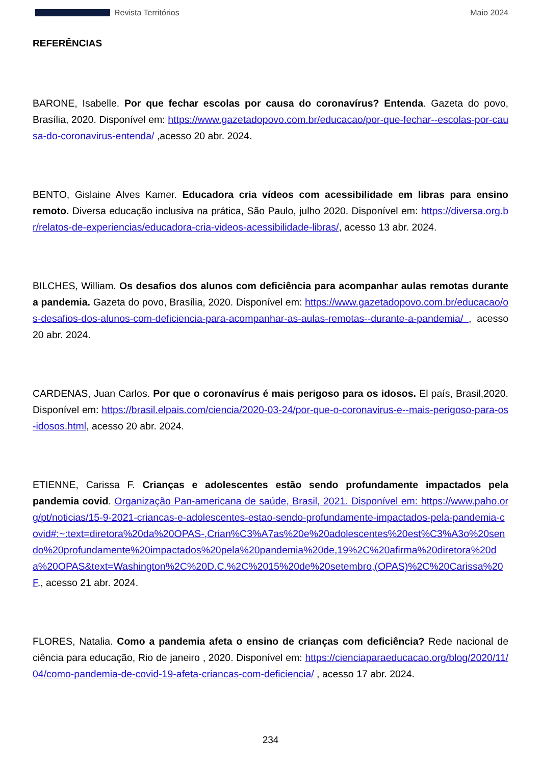Revista Territórios Maio 2024
REFERÊNCIAS
BARONE, Isabelle. Por que fechar escolas por causa do coronavírus? Entenda. Gazeta do povo, Brasília, 2020. Disponível em: https://www.gazetadopovo.com.br/educacao/por-que-fechar--escolas-por-causa-do-coronavirus-entenda/ ,acesso 20 abr. 2024.
BENTO, Gislaine Alves Kamer. Educadora cria vídeos com acessibilidade em libras para ensino remoto. Diversa educação inclusiva na prática, São Paulo, julho 2020. Disponível em: https://diversa.org.br/relatos-de-experiencias/educadora-cria-videos-acessibilidade-libras/, acesso 13 abr. 2024.
BILCHES, William. Os desafios dos alunos com deficiência para acompanhar aulas remotas durante a pandemia. Gazeta do povo, Brasília, 2020. Disponível em: https://www.gazetadopovo.com.br/educacao/os-desafios-dos-alunos-com-deficiencia-para-acompanhar-as-aulas-remotas--durante-a-pandemia/ , acesso 20 abr. 2024.
CARDENAS, Juan Carlos. Por que o coronavírus é mais perigoso para os idosos. El país, Brasil,2020. Disponível em: https://brasil.elpais.com/ciencia/2020-03-24/por-que-o-coronavirus-e--mais-perigoso-para-os-idosos.html, acesso 20 abr. 2024.
ETIENNE, Carissa F. Crianças e adolescentes estão sendo profundamente impactados pela pandemia covid. Organização Pan-americana de saúde, Brasil, 2021. Disponível em: https://www.paho.org/pt/noticias/15-9-2021-criancas-e-adolescentes-estao-sendo-profundamente-impactados-pela-pandemia-covid#:~:text=diretora%20da%20OPAS-,Crian%C3%A7as%20e%20adolescentes%20est%C3%A3o%20sendo%20profundamente%20impactados%20pela%20pandemia%20de,19%2C%20afirma%20diretora%20da%20OPAS&text=Washington%2C%20D.C.%2C%2015%20de%20setembro,(OPAS)%2C%20Carissa%20F., acesso 21 abr. 2024.
FLORES, Natalia. Como a pandemia afeta o ensino de crianças com deficiência? Rede nacional de ciência para educação, Rio de janeiro , 2020. Disponível em: https://cienciaparaeducacao.org/blog/2020/11/04/como-pandemia-de-covid-19-afeta-criancas-com-deficiencia/ , acesso 17 abr. 2024.
234